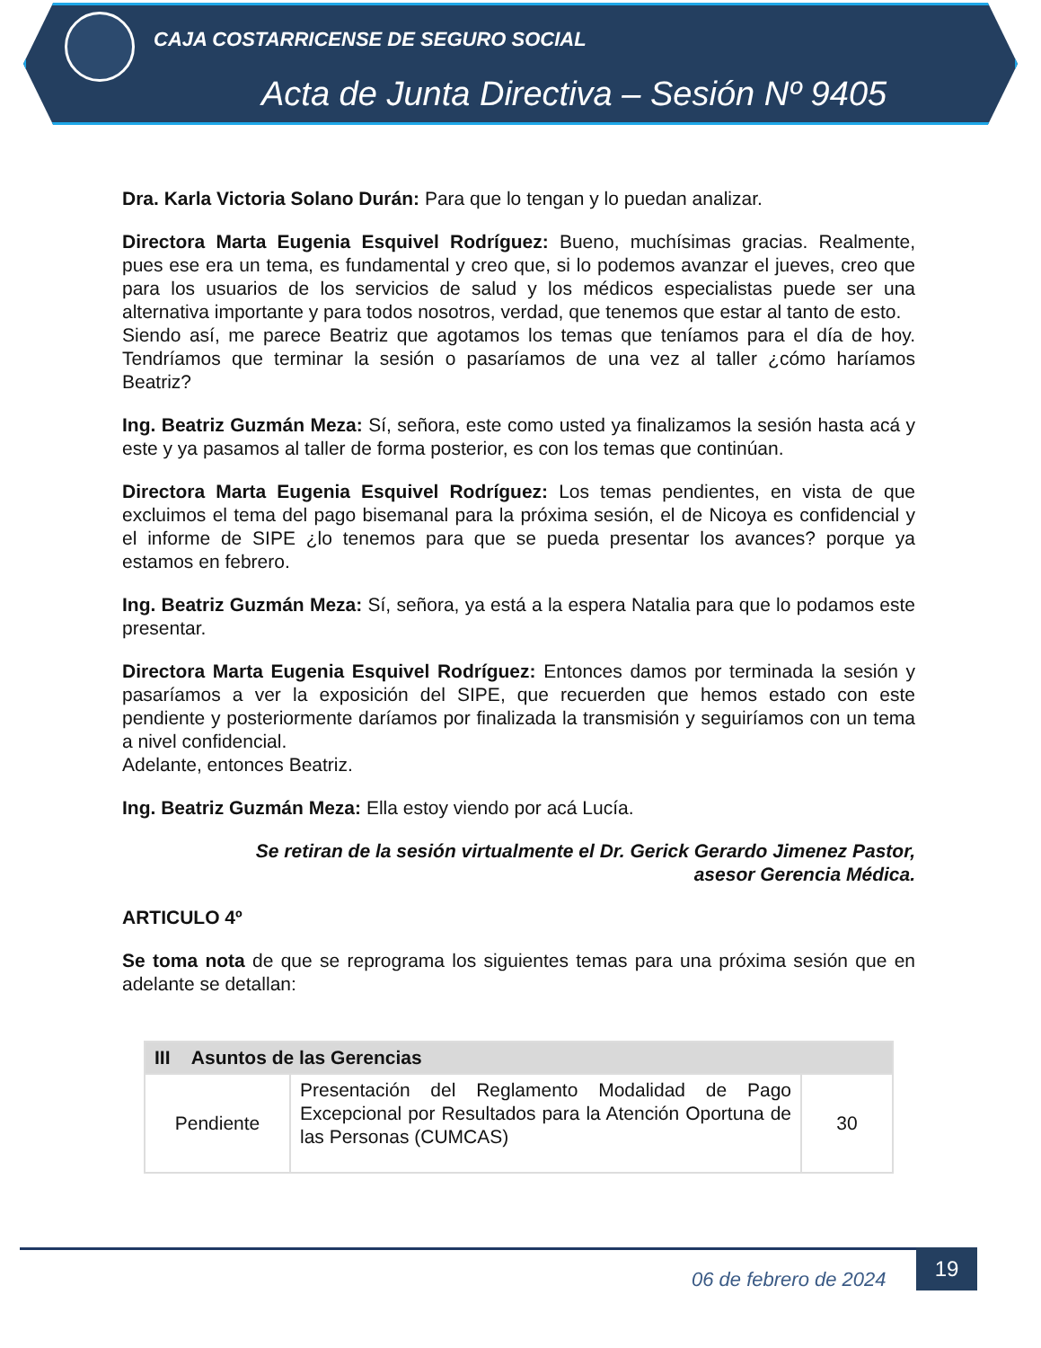CAJA COSTARRICENSE DE SEGURO SOCIAL
Acta de Junta Directiva – Sesión Nº 9405
Dra. Karla Victoria Solano Durán: Para que lo tengan y lo puedan analizar.
Directora Marta Eugenia Esquivel Rodríguez: Bueno, muchísimas gracias. Realmente, pues ese era un tema, es fundamental y creo que, si lo podemos avanzar el jueves, creo que para los usuarios de los servicios de salud y los médicos especialistas puede ser una alternativa importante y para todos nosotros, verdad, que tenemos que estar al tanto de esto.
Siendo así, me parece Beatriz que agotamos los temas que teníamos para el día de hoy. Tendríamos que terminar la sesión o pasaríamos de una vez al taller ¿cómo haríamos Beatriz?
Ing. Beatriz Guzmán Meza: Sí, señora, este como usted ya finalizamos la sesión hasta acá y este y ya pasamos al taller de forma posterior, es con los temas que continúan.
Directora Marta Eugenia Esquivel Rodríguez: Los temas pendientes, en vista de que excluimos el tema del pago bisemanal para la próxima sesión, el de Nicoya es confidencial y el informe de SIPE ¿lo tenemos para que se pueda presentar los avances? porque ya estamos en febrero.
Ing. Beatriz Guzmán Meza: Sí, señora, ya está a la espera Natalia para que lo podamos este presentar.
Directora Marta Eugenia Esquivel Rodríguez: Entonces damos por terminada la sesión y pasaríamos a ver la exposición del SIPE, que recuerden que hemos estado con este pendiente y posteriormente daríamos por finalizada la transmisión y seguiríamos con un tema a nivel confidencial.
Adelante, entonces Beatriz.
Ing. Beatriz Guzmán Meza: Ella estoy viendo por acá Lucía.
Se retiran de la sesión virtualmente el Dr. Gerick Gerardo Jimenez Pastor,
asesor Gerencia Médica.
ARTICULO 4º
Se toma nota de que se reprograma los siguientes temas para una próxima sesión que en adelante se detallan:
| III Asuntos de las Gerencias | | |
| --- | --- | --- |
| Pendiente | Presentación del Reglamento Modalidad de Pago Excepcional por Resultados para la Atención Oportuna de las Personas (CUMCAS) | 30 |
06 de febrero de 2024
19